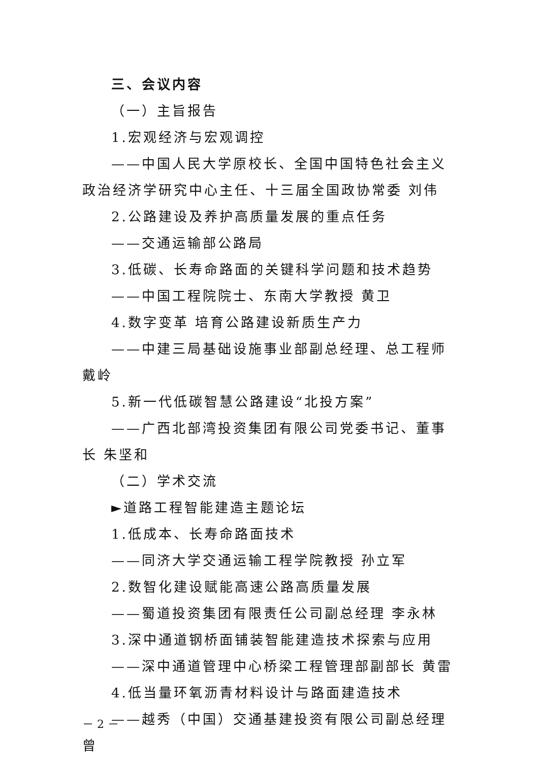三、会议内容
（一）主旨报告
1.宏观经济与宏观调控
——中国人民大学原校长、全国中国特色社会主义政治经济学研究中心主任、十三届全国政协常委 刘伟
2.公路建设及养护高质量发展的重点任务
——交通运输部公路局
3.低碳、长寿命路面的关键科学问题和技术趋势
——中国工程院院士、东南大学教授 黄卫
4.数字变革 培育公路建设新质生产力
——中建三局基础设施事业部副总经理、总工程师 戴岭
5.新一代低碳智慧公路建设“北投方案”
——广西北部湾投资集团有限公司党委书记、董事长 朱坚和
（二）学术交流
►道路工程智能建造主题论坛
1.低成本、长寿命路面技术
——同济大学交通运输工程学院教授 孙立军
2.数智化建设赋能高速公路高质量发展
——蜀道投资集团有限责任公司副总经理 李永林
3.深中通道钢桥面铺装智能建造技术探索与应用
——深中通道管理中心桥梁工程管理部副部长 黄雷
4.低当量环氧沥青材料设计与路面建造技术
——越秀（中国）交通基建投资有限公司副总经理 曾
－ 2 －